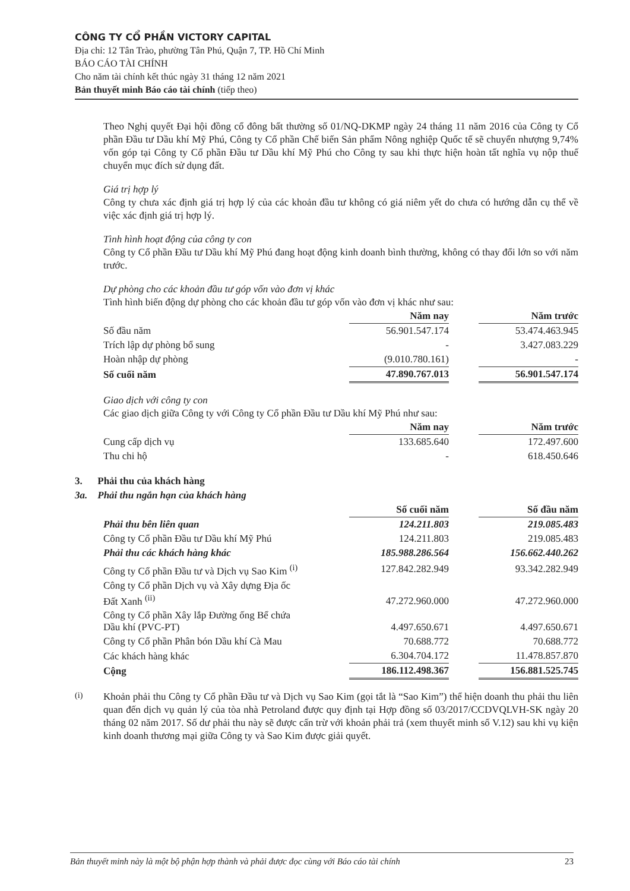CÔNG TY CỔ PHẦN VICTORY CAPITAL
Địa chỉ: 12 Tân Trào, phường Tân Phú, Quận 7, TP. Hồ Chí Minh
BÁO CÁO TÀI CHÍNH
Cho năm tài chính kết thúc ngày 31 tháng 12 năm 2021
Bản thuyết minh Báo cáo tài chính (tiếp theo)
Theo Nghị quyết Đại hội đồng cổ đông bất thường số 01/NQ-DKMP ngày 24 tháng 11 năm 2016 của Công ty Cổ phần Đầu tư Dầu khí Mỹ Phú, Công ty Cổ phần Chế biến Sản phẩm Nông nghiệp Quốc tế sẽ chuyển nhượng 9,74% vốn góp tại Công ty Cổ phần Đầu tư Dầu khí Mỹ Phú cho Công ty sau khi thực hiện hoàn tất nghĩa vụ nộp thuế chuyển mục đích sử dụng đất.
Giá trị hợp lý
Công ty chưa xác định giá trị hợp lý của các khoản đầu tư không có giá niêm yết do chưa có hướng dẫn cụ thể về việc xác định giá trị hợp lý.
Tình hình hoạt động của công ty con
Công ty Cổ phần Đầu tư Dầu khí Mỹ Phú đang hoạt động kinh doanh bình thường, không có thay đổi lớn so với năm trước.
Dự phòng cho các khoản đầu tư góp vốn vào đơn vị khác
Tình hình biến động dự phòng cho các khoản đầu tư góp vốn vào đơn vị khác như sau:
| | Năm nay | | Năm trước |
| --- | --- | --- | --- |
| Số đầu năm | 56.901.547.174 | | 53.474.463.945 |
| Trích lập dự phòng bổ sung | - | | 3.427.083.229 |
| Hoàn nhập dự phòng | (9.010.780.161) | | - |
| Số cuối năm | 47.890.767.013 | | 56.901.547.174 |
Giao dịch với công ty con
Các giao dịch giữa Công ty với Công ty Cổ phần Đầu tư Dầu khí Mỹ Phú như sau:
| | Năm nay | | Năm trước |
| --- | --- | --- | --- |
| Cung cấp dịch vụ | 133.685.640 | | 172.497.600 |
| Thu chi hộ | - | | 618.450.646 |
3. Phải thu của khách hàng
3a. Phải thu ngắn hạn của khách hàng
| | Số cuối năm | | Số đầu năm |
| --- | --- | --- | --- |
| Phải thu bên liên quan | 124.211.803 | | 219.085.483 |
| Công ty Cổ phần Đầu tư Dầu khí Mỹ Phú | 124.211.803 | | 219.085.483 |
| Phải thu các khách hàng khác | 185.988.286.564 | | 156.662.440.262 |
| Công ty Cổ phần Đầu tư và Dịch vụ Sao Kim <sup>(i)</sup> | 127.842.282.949 | | 93.342.282.949 |
| Công ty Cổ phần Dịch vụ và Xây dựng Địa ốc Đất Xanh <sup>(ii)</sup> | 47.272.960.000 | | 47.272.960.000 |
| Công ty Cổ phần Xây lắp Đường ống Bể chứa Dầu khí (PVC-PT) | 4.497.650.671 | | 4.497.650.671 |
| Công ty Cổ phần Phân bón Dầu khí Cà Mau | 70.688.772 | | 70.688.772 |
| Các khách hàng khác | 6.304.704.172 | | 11.478.857.870 |
| Cộng | 186.112.498.367 | | 156.881.525.745 |
<sup>(i)</sup>
Khoản phải thu Công ty Cổ phần Đầu tư và Dịch vụ Sao Kim (gọi tắt là “Sao Kim”) thể hiện doanh thu phải thu liên quan đến dịch vụ quản lý của tòa nhà Petroland được quy định tại Hợp đồng số 03/2017/CCDVQLVH-SK ngày 20 tháng 02 năm 2017. Số dư phải thu này sẽ được cấn trừ với khoản phải trả (xem thuyết minh số V.12) sau khi vụ kiện kinh doanh thương mại giữa Công ty và Sao Kim được giải quyết.
Bản thuyết minh này là một bộ phận hợp thành và phải được đọc cùng với Báo cáo tài chính 23